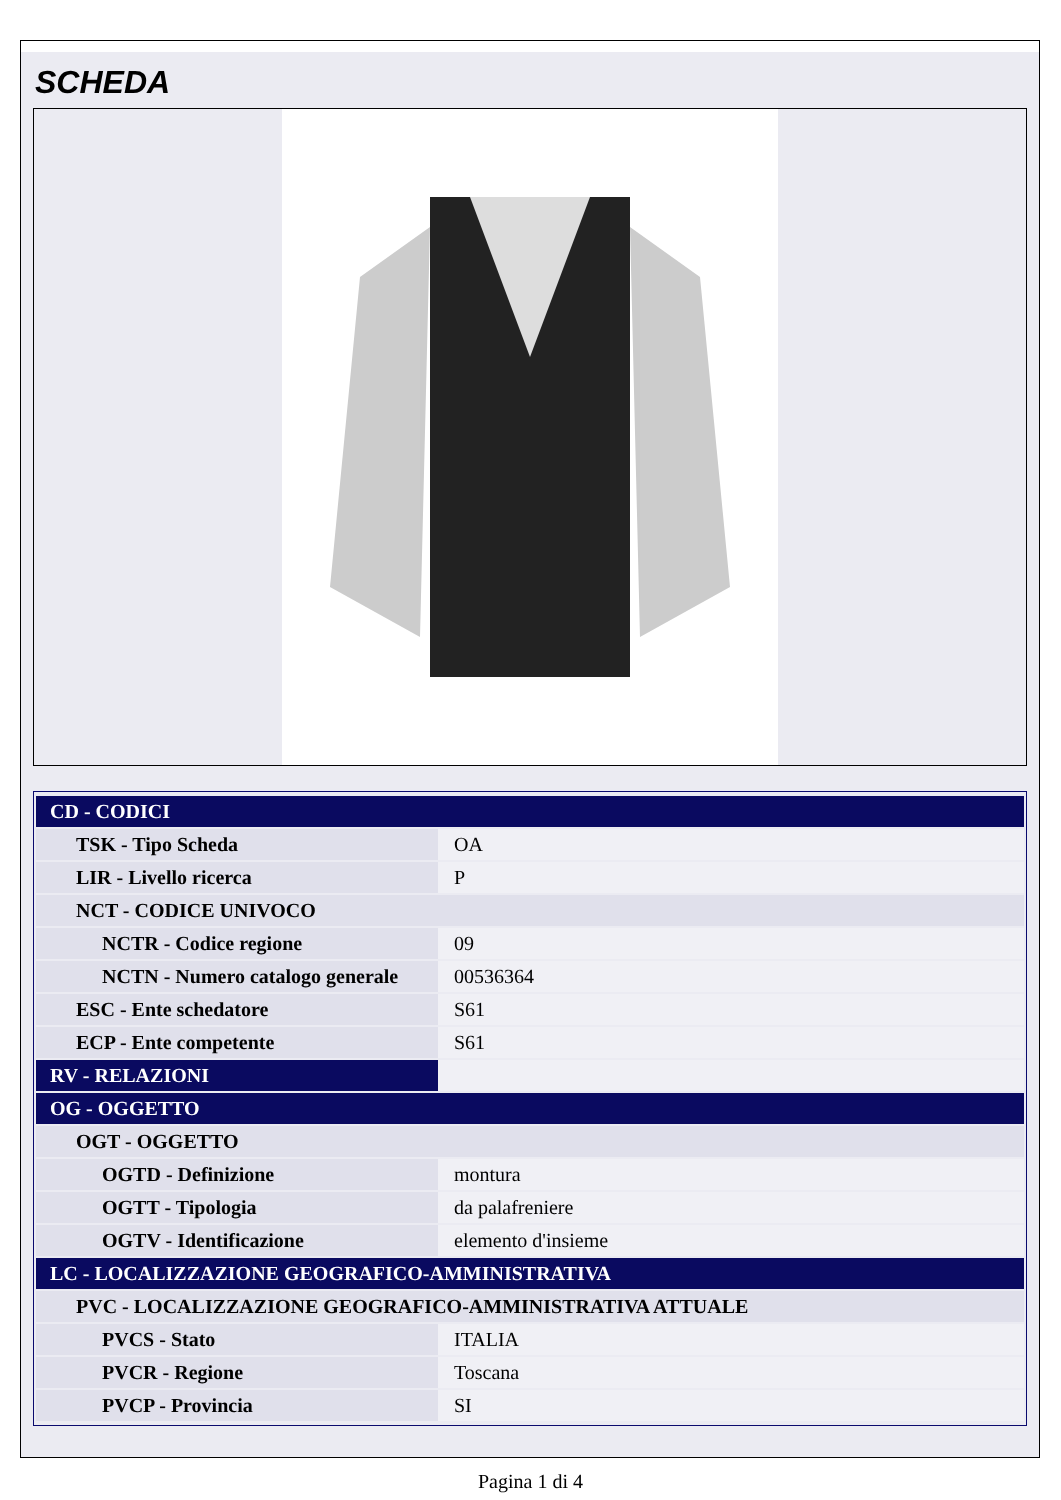SCHEDA
| CD - CODICI | |
| TSK - Tipo Scheda | OA |
| LIR - Livello ricerca | P |
| NCT - CODICE UNIVOCO | |
| NCTR - Codice regione | 09 |
| NCTN - Numero catalogo generale | 00536364 |
| ESC - Ente schedatore | S61 |
| ECP - Ente competente | S61 |
| RV - RELAZIONI | |
| OG - OGGETTO | |
| OGT - OGGETTO | |
| OGTD - Definizione | montura |
| OGTT - Tipologia | da palafreniere |
| OGTV - Identificazione | elemento d'insieme |
| LC - LOCALIZZAZIONE GEOGRAFICO-AMMINISTRATIVA | |
| PVC - LOCALIZZAZIONE GEOGRAFICO-AMMINISTRATIVA ATTUALE | |
| PVCS - Stato | ITALIA |
| PVCR - Regione | Toscana |
| PVCP - Provincia | SI |
Pagina 1 di 4